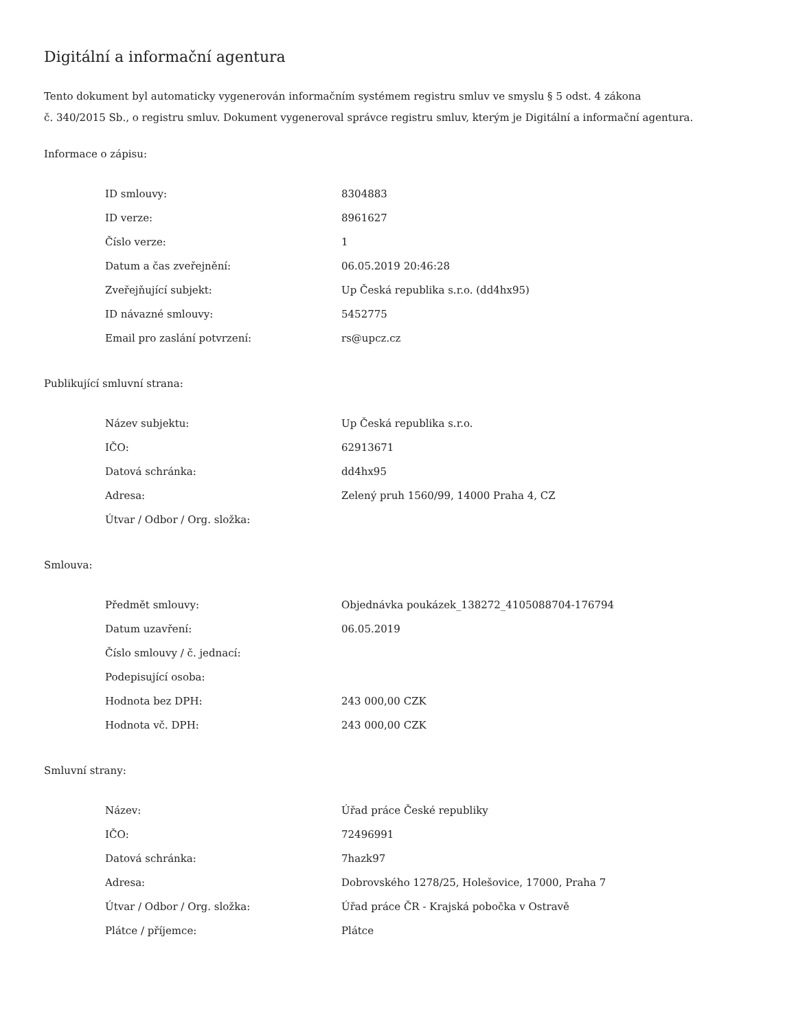Digitální a informační agentura
Tento dokument byl automaticky vygenerován informačním systémem registru smluv ve smyslu § 5 odst. 4 zákona
č. 340/2015 Sb., o registru smluv. Dokument vygeneroval správce registru smluv, kterým je Digitální a informační agentura.
Informace o zápisu:
| ID smlouvy: | 8304883 |
| ID verze: | 8961627 |
| Číslo verze: | 1 |
| Datum a čas zveřejnění: | 06.05.2019 20:46:28 |
| Zveřejňující subjekt: | Up Česká republika s.r.o. (dd4hx95) |
| ID návazné smlouvy: | 5452775 |
| Email pro zaslání potvrzení: | rs@upcz.cz |
Publikující smluvní strana:
| Název subjektu: | Up Česká republika s.r.o. |
| IČO: | 62913671 |
| Datová schránka: | dd4hx95 |
| Adresa: | Zelený pruh 1560/99, 14000 Praha 4, CZ |
| Útvar / Odbor / Org. složka: | |
Smlouva:
| Předmět smlouvy: | Objednávka poukázek_138272_4105088704-176794 |
| Datum uzavření: | 06.05.2019 |
| Číslo smlouvy / č. jednací: | |
| Podepisující osoba: | |
| Hodnota bez DPH: | 243 000,00 CZK |
| Hodnota vč. DPH: | 243 000,00 CZK |
Smluvní strany:
| Název: | Úřad práce České republiky |
| IČO: | 72496991 |
| Datová schránka: | 7hazk97 |
| Adresa: | Dobrovského 1278/25, Holešovice, 17000, Praha 7 |
| Útvar / Odbor / Org. složka: | Úřad práce ČR - Krajská pobočka v Ostravě |
| Plátce / příjemce: | Plátce |